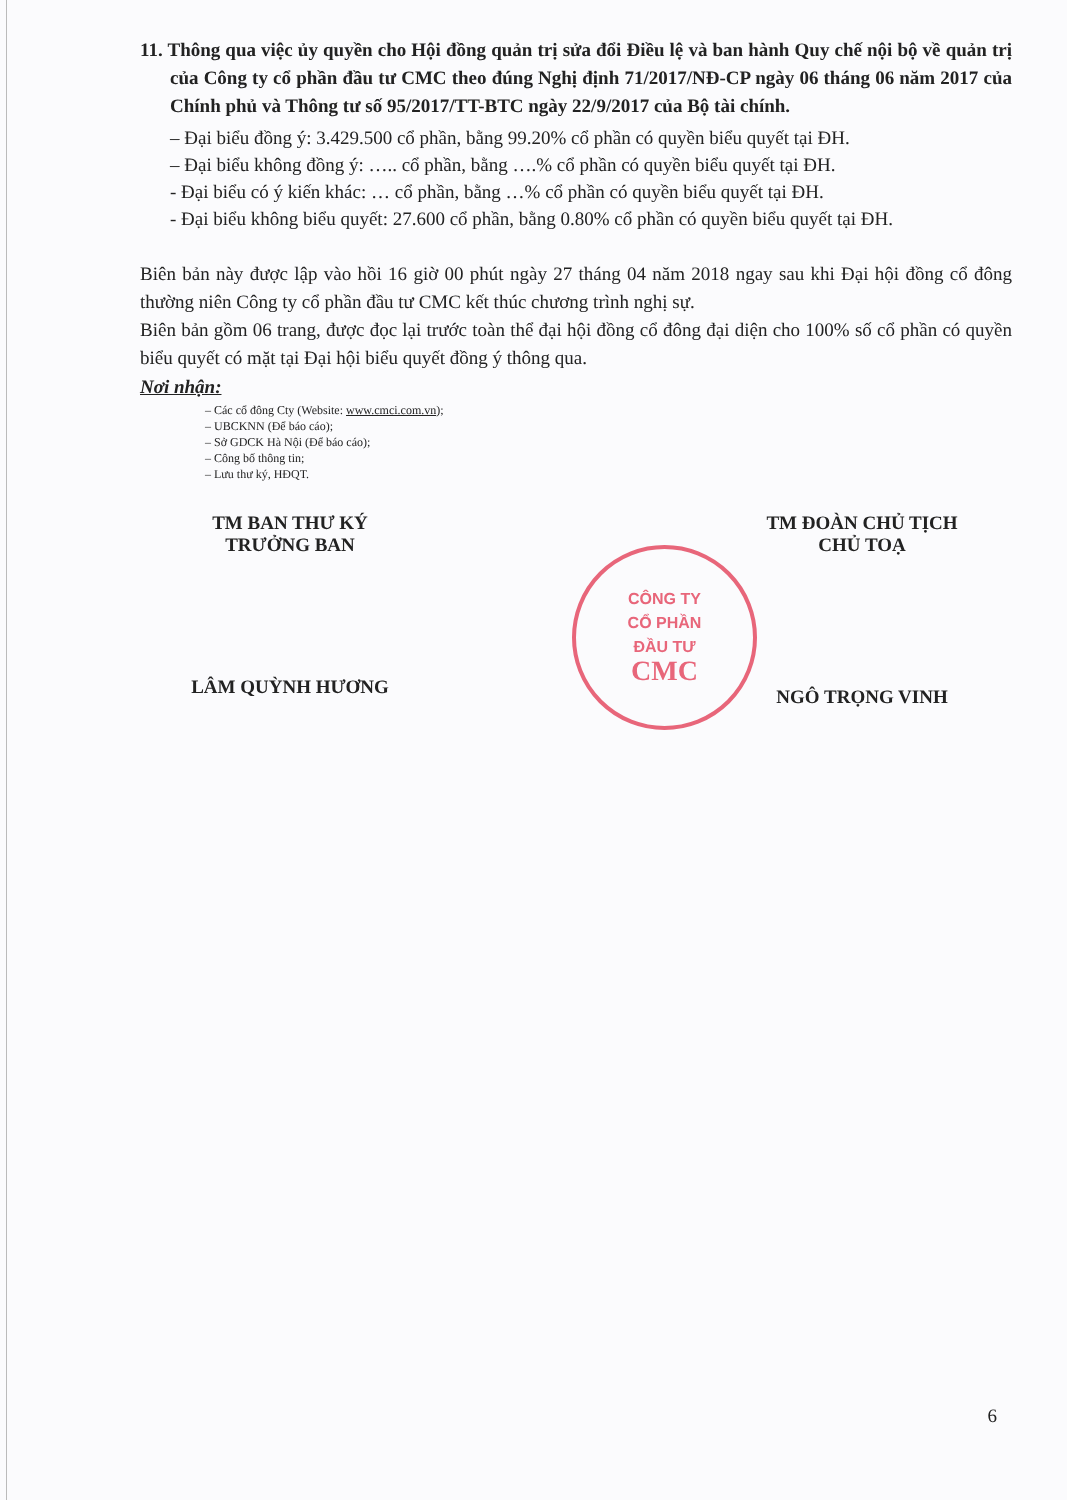11. Thông qua việc ủy quyền cho Hội đồng quản trị sửa đổi Điều lệ và ban hành Quy chế nội bộ về quản trị của Công ty cổ phần đầu tư CMC theo đúng Nghị định 71/2017/NĐ-CP ngày 06 tháng 06 năm 2017 của Chính phủ và Thông tư số 95/2017/TT-BTC ngày 22/9/2017 của Bộ tài chính.
– Đại biểu đồng ý: 3.429.500 cổ phần, bằng 99.20% cổ phần có quyền biểu quyết tại ĐH.
– Đại biểu không đồng ý: ….. cổ phần, bằng ….% cổ phần có quyền biểu quyết tại ĐH.
- Đại biểu có ý kiến khác: … cổ phần, bằng …% cổ phần có quyền biểu quyết tại ĐH.
- Đại biểu không biểu quyết: 27.600 cổ phần, bằng 0.80% cổ phần có quyền biểu quyết tại ĐH.
Biên bản này được lập vào hồi 16 giờ 00 phút ngày 27 tháng 04 năm 2018 ngay sau khi Đại hội đồng cổ đông thường niên Công ty cổ phần đầu tư CMC kết thúc chương trình nghị sự.
Biên bản gồm 06 trang, được đọc lại trước toàn thể đại hội đồng cổ đông đại diện cho 100% số cổ phần có quyền biểu quyết có mặt tại Đại hội biểu quyết đồng ý thông qua.
Nơi nhận:
– Các cổ đông Cty (Website: www.cmci.com.vn);
– UBCKNN (Để báo cáo);
– Sở GDCK Hà Nội (Để báo cáo);
– Công bố thông tin;
– Lưu thư ký, HĐQT.
CÔNG TY
CỔ PHẦN
ĐẦU TƯ
CMC
TM BAN THƯ KÝ
TRƯỞNG BAN
LÂM QUỲNH HƯƠNG
TM ĐOÀN CHỦ TỊCH
CHỦ TOẠ
NGÔ TRỌNG VINH
6